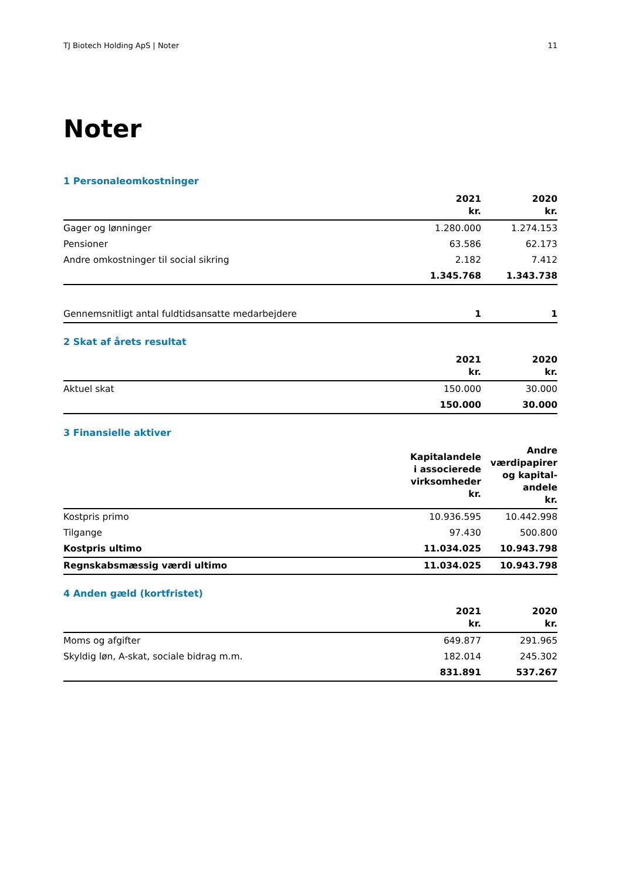TJ Biotech Holding ApS | Noter 11
Noter
1 Personaleomkostninger
| | 2021 kr. | 2020 kr. |
| --- | --- | --- |
| Gager og lønninger | 1.280.000 | 1.274.153 |
| Pensioner | 63.586 | 62.173 |
| Andre omkostninger til social sikring | 2.182 | 7.412 |
| | 1.345.768 | 1.343.738 |
| Gennemsnitligt antal fuldtidsansatte medarbejdere | 1 | 1 |
2 Skat af årets resultat
| | 2021 kr. | 2020 kr. |
| --- | --- | --- |
| Aktuel skat | 150.000 | 30.000 |
| | 150.000 | 30.000 |
3 Finansielle aktiver
| | Kapitalandele i associerede virksomheder kr. | Andre værdipapirer og kapital-andele kr. |
| --- | --- | --- |
| Kostpris primo | 10.936.595 | 10.442.998 |
| Tilgange | 97.430 | 500.800 |
| Kostpris ultimo | 11.034.025 | 10.943.798 |
| Regnskabsmæssig værdi ultimo | 11.034.025 | 10.943.798 |
4 Anden gæld (kortfristet)
| | 2021 kr. | 2020 kr. |
| --- | --- | --- |
| Moms og afgifter | 649.877 | 291.965 |
| Skyldig løn, A-skat, sociale bidrag m.m. | 182.014 | 245.302 |
| | 831.891 | 537.267 |